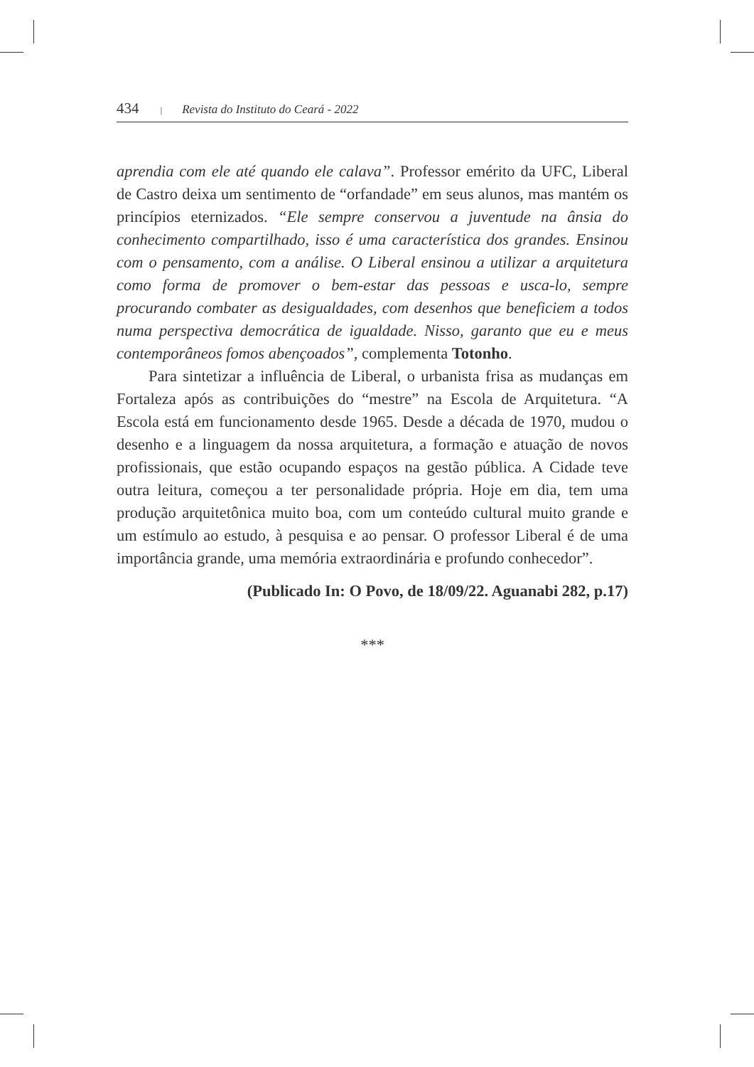434 | Revista do Instituto do Ceará - 2022
aprendia com ele até quando ele calava”. Professor emérito da UFC, Liberal de Castro deixa um sentimento de “orfandade” em seus alunos, mas mantém os princípios eternizados. “Ele sempre conservou a juventude na ânsia do conhecimento compartilhado, isso é uma característica dos grandes. Ensinou com o pensamento, com a análise. O Liberal ensinou a utilizar a arquitetura como forma de promover o bem-estar das pessoas e usca-lo, sempre procurando combater as desigualdades, com desenhos que beneficiem a todos numa perspectiva democrática de igualdade. Nisso, garanto que eu e meus contemporâneos fomos abençoados”, complementa Totonho.
Para sintetizar a influência de Liberal, o urbanista frisa as mudanças em Fortaleza após as contribuições do “mestre” na Escola de Arquitetura. “A Escola está em funcionamento desde 1965. Desde a década de 1970, mudou o desenho e a linguagem da nossa arquitetura, a formação e atuação de novos profissionais, que estão ocupando espaços na gestão pública. A Cidade teve outra leitura, começou a ter personalidade própria. Hoje em dia, tem uma produção arquitetônica muito boa, com um conteúdo cultural muito grande e um estímulo ao estudo, à pesquisa e ao pensar. O professor Liberal é de uma importância grande, uma memória extraordinária e profundo conhecedor”.
(Publicado In: O Povo, de 18/09/22. Aguanabi 282, p.17)
***